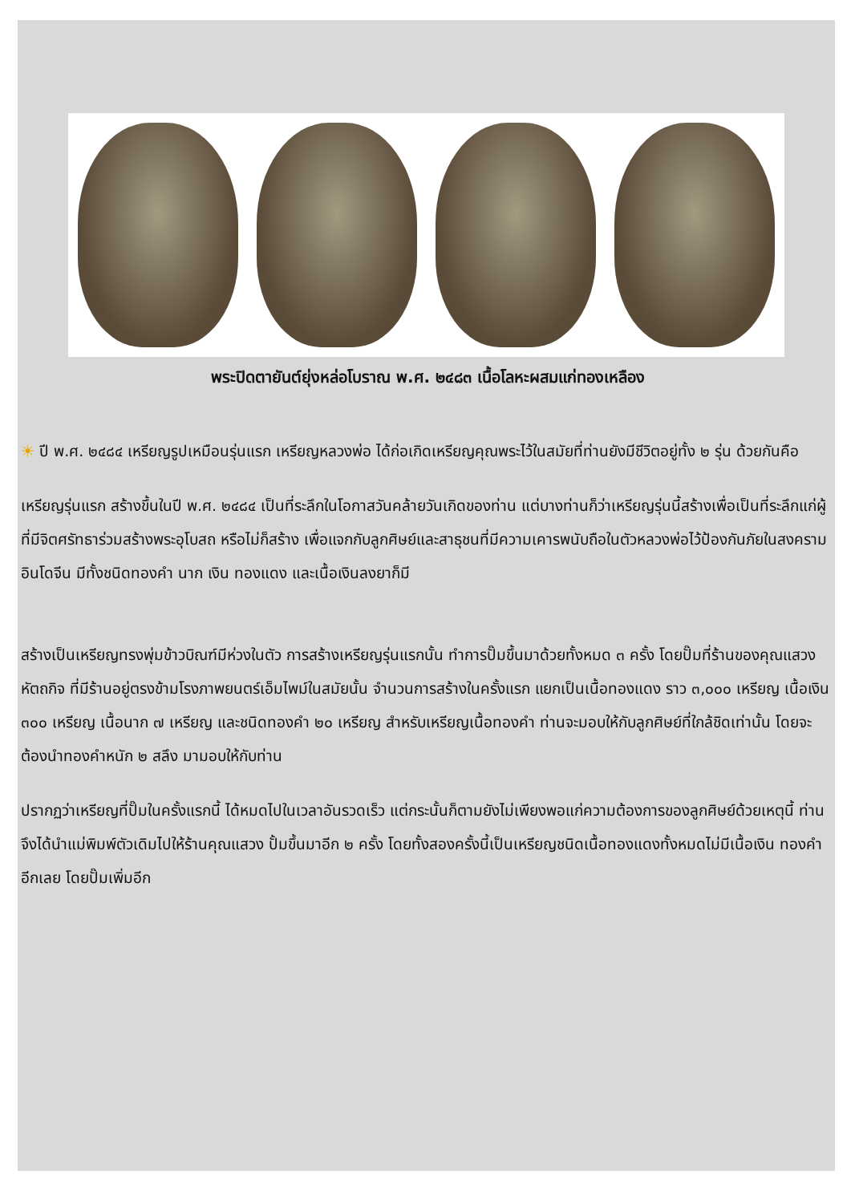พระปิดตายันต์ยุ่งหล่อโบราณ พ.ศ. ๒๔๘๓ เนื้อโลหะผสมแก่ทองเหลือง
☀ ปี พ.ศ. ๒๔๘๔ เหรียญรูปเหมือนรุ่นแรก เหรียญหลวงพ่อ ได้ก่อเกิดเหรียญคุณพระไว้ในสมัยที่ท่านยังมีชีวิตอยู่ทั้ง ๒ รุ่น ด้วยกันคือ
เหรียญรุ่นแรก สร้างขึ้นในปี พ.ศ. ๒๔๘๔ เป็นที่ระลึกในโอกาสวันคล้ายวันเกิดของท่าน แต่บางท่านก็ว่าเหรียญรุ่นนี้สร้างเพื่อเป็นที่ระลึกแก่ผู้ที่มีจิตศรัทธาร่วมสร้างพระอุโบสถ หรือไม่ก็สร้าง เพื่อแจกกับลูกศิษย์และสาธุชนที่มีความเคารพนับถือในตัวหลวงพ่อไว้ป้องกันภัยในสงครามอินโดจีน มีทั้งชนิดทองคำ นาก เงิน ทองแดง และเนื้อเงินลงยาก็มี
สร้างเป็นเหรียญทรงพุ่มข้าวบิณฑ์มีห่วงในตัว การสร้างเหรียญรุ่นแรกนั้น ทำการปั๊มขึ้นมาด้วยทั้งหมด ๓ ครั้ง โดยปั๊มที่ร้านของคุณแสวง หัตถกิจ ที่มีร้านอยู่ตรงข้ามโรงภาพยนตร์เอ็มไพม์ในสมัยนั้น จำนวนการสร้างในครั้งแรก แยกเป็นเนื้อทองแดง ราว ๓,๐๐๐ เหรียญ เนื้อเงิน ๓๐๐ เหรียญ เนื้อนาก ๗ เหรียญ และชนิดทองคำ ๒๐ เหรียญ สำหรับเหรียญเนื้อทองคำ ท่านจะมอบให้กับลูกศิษย์ที่ใกล้ชิดเท่านั้น โดยจะต้องนำทองคำหนัก ๒ สลึง มามอบให้กับท่าน
ปรากฏว่าเหรียญที่ปั๊มในครั้งแรกนี้ ได้หมดไปในเวลาอันรวดเร็ว แต่กระนั้นก็ตามยังไม่เพียงพอแก่ความต้องการของลูกศิษย์ด้วยเหตุนี้ ท่านจึงได้นำแม่พิมพ์ตัวเดิมไปให้ร้านคุณแสวง ปั้มขึ้นมาอีก ๒ ครั้ง โดยทั้งสองครั้งนี้เป็นเหรียญชนิดเนื้อทองแดงทั้งหมดไม่มีเนื้อเงิน ทองคำ อีกเลย โดยปั๊มเพิ่มอีก